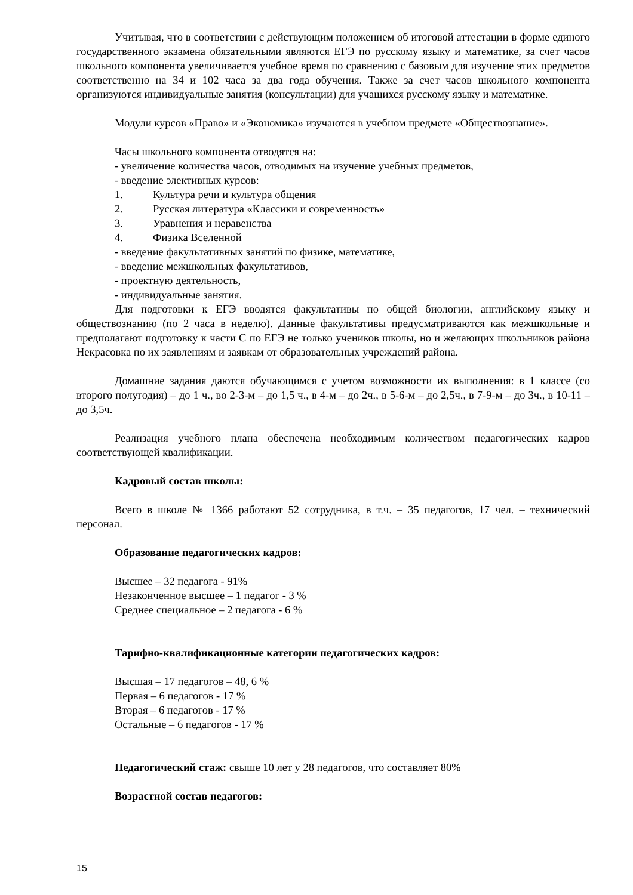Учитывая, что в соответствии с действующим положением об итоговой аттестации в форме единого государственного экзамена обязательными являются ЕГЭ по русскому языку и математике, за счет часов школьного компонента увеличивается учебное время по сравнению с базовым для изучение этих предметов соответственно на 34 и 102 часа за два года обучения. Также за счет часов школьного компонента организуются индивидуальные занятия (консультации) для учащихся русскому языку и математике.
Модули курсов «Право» и «Экономика» изучаются в учебном предмете «Обществознание».
Часы школьного компонента отводятся на:
- увеличение количества часов, отводимых на изучение учебных предметов,
- введение элективных курсов:
1. Культура речи и культура общения
2. Русская литература «Классики и современность»
3. Уравнения и неравенства
4. Физика Вселенной
- введение факультативных занятий по физике, математике,
- введение межшкольных факультативов,
- проектную деятельность,
- индивидуальные занятия.
Для подготовки к ЕГЭ вводятся факультативы по общей биологии, английскому языку и обществознанию (по 2 часа в неделю). Данные факультативы предусматриваются как межшкольные и предполагают подготовку к части С по ЕГЭ не только учеников школы, но и желающих школьников района Некрасовка по их заявлениям и заявкам от образовательных учреждений района.
Домашние задания даются обучающимся с учетом возможности их выполнения: в 1 классе (со второго полугодия) – до 1 ч., во 2-3-м – до 1,5 ч., в 4-м – до 2ч., в 5-6-м – до 2,5ч., в 7-9-м – до 3ч., в 10-11 – до 3,5ч.
Реализация учебного плана обеспечена необходимым количеством педагогических кадров соответствующей квалификации.
Кадровый состав школы:
Всего в школе № 1366 работают 52 сотрудника, в т.ч. – 35 педагогов, 17 чел. – технический персонал.
Образование педагогических кадров:
Высшее – 32 педагога - 91%
Незаконченное высшее – 1 педагог - 3 %
Среднее специальное – 2 педагога - 6 %
Тарифно-квалификационные категории педагогических кадров:
Высшая – 17 педагогов – 48, 6 %
Первая – 6 педагогов - 17 %
Вторая – 6 педагогов - 17 %
Остальные – 6 педагогов - 17 %
Педагогический стаж: свыше 10 лет у 28 педагогов, что составляет 80%
Возрастной состав педагогов:
15